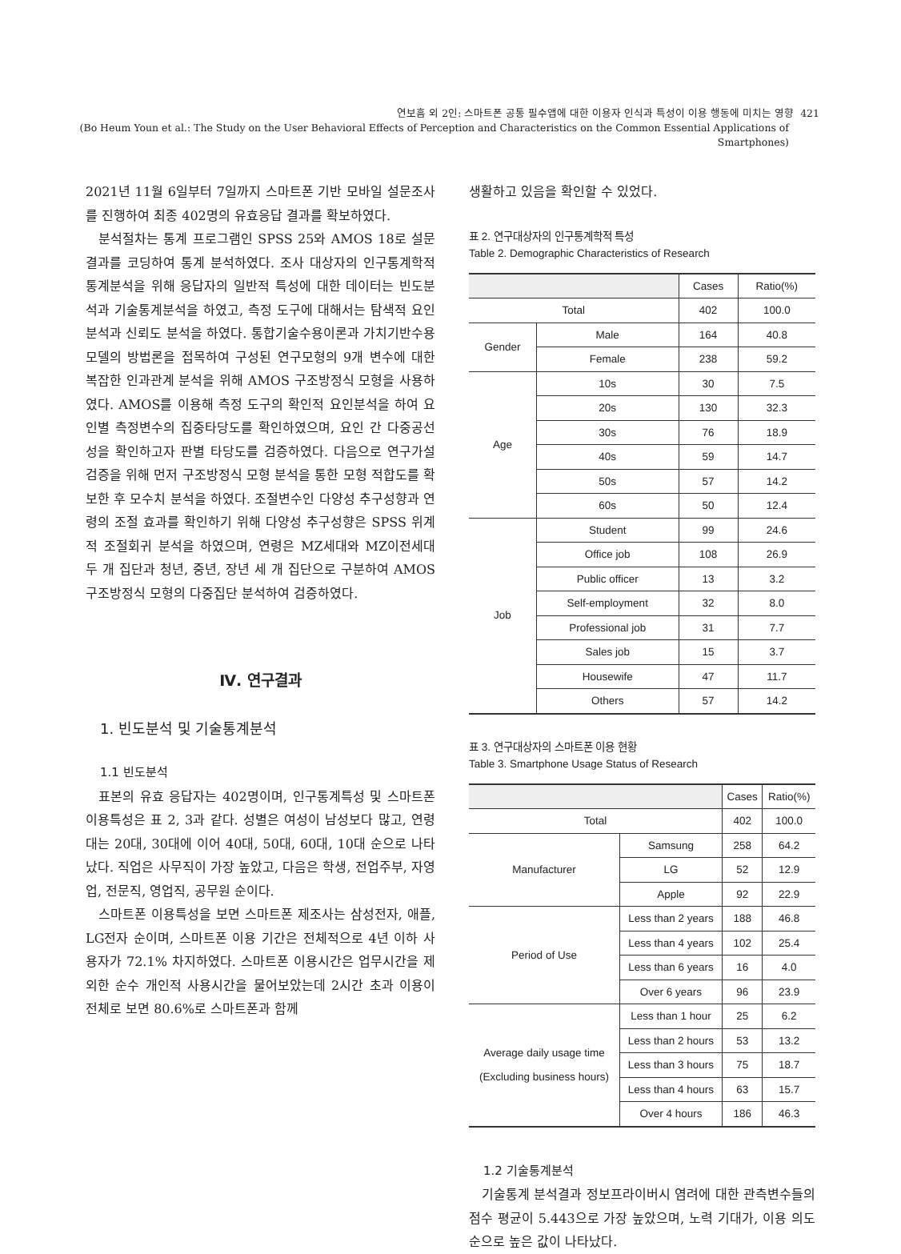연보흠 외 2인: 스마트폰 공통 필수앱에 대한 이용자 인식과 특성이 이용 행동에 미치는 영향 421
(Bo Heum Youn et al.: The Study on the User Behavioral Effects of Perception and Characteristics on the Common Essential Applications of
Smartphones)
2021년 11월 6일부터 7일까지 스마트폰 기반 모바일 설문조사를 진행하여 최종 402명의 유효응답 결과를 확보하였다.
분석절차는 통계 프로그램인 SPSS 25와 AMOS 18로 설문결과를 코딩하여 통계 분석하였다. 조사 대상자의 인구통계학적 통계분석을 위해 응답자의 일반적 특성에 대한 데이터는 빈도분석과 기술통계분석을 하였고, 측정 도구에 대해서는 탐색적 요인분석과 신뢰도 분석을 하였다. 통합기술수용이론과 가치기반수용모델의 방법론을 접목하여 구성된 연구모형의 9개 변수에 대한 복잡한 인과관계 분석을 위해 AMOS 구조방정식 모형을 사용하였다. AMOS를 이용해 측정 도구의 확인적 요인분석을 하여 요인별 측정변수의 집중타당도를 확인하였으며, 요인 간 다중공선성을 확인하고자 판별 타당도를 검증하였다. 다음으로 연구가설 검증을 위해 먼저 구조방정식 모형 분석을 통한 모형 적합도를 확보한 후 모수치 분석을 하였다. 조절변수인 다양성 추구성향과 연령의 조절 효과를 확인하기 위해 다양성 추구성향은 SPSS 위계적 조절회귀 분석을 하였으며, 연령은 MZ세대와 MZ이전세대 두 개 집단과 청년, 중년, 장년 세 개 집단으로 구분하여 AMOS 구조방정식 모형의 다중집단 분석하여 검증하였다.
Ⅳ. 연구결과
1. 빈도분석 및 기술통계분석
1.1 빈도분석
표본의 유효 응답자는 402명이며, 인구통계특성 및 스마트폰 이용특성은 표 2, 3과 같다. 성별은 여성이 남성보다 많고, 연령대는 20대, 30대에 이어 40대, 50대, 60대, 10대 순으로 나타났다. 직업은 사무직이 가장 높았고, 다음은 학생, 전업주부, 자영업, 전문직, 영업직, 공무원 순이다.
스마트폰 이용특성을 보면 스마트폰 제조사는 삼성전자, 애플, LG전자 순이며, 스마트폰 이용 기간은 전체적으로 4년 이하 사용자가 72.1% 차지하였다. 스마트폰 이용시간은 업무시간을 제외한 순수 개인적 사용시간을 물어보았는데 2시간 초과 이용이 전체로 보면 80.6%로 스마트폰과 함께
생활하고 있음을 확인할 수 있었다.
표 2. 연구대상자의 인구통계학적 특성
Table 2. Demographic Characteristics of Research
| | | Cases | Ratio(%) |
| --- | --- | --- | --- |
| Total | | 402 | 100.0 |
| Gender | Male | 164 | 40.8 |
| | Female | 238 | 59.2 |
| Age | 10s | 30 | 7.5 |
| | 20s | 130 | 32.3 |
| | 30s | 76 | 18.9 |
| | 40s | 59 | 14.7 |
| | 50s | 57 | 14.2 |
| | 60s | 50 | 12.4 |
| Job | Student | 99 | 24.6 |
| | Office job | 108 | 26.9 |
| | Public officer | 13 | 3.2 |
| | Self-employment | 32 | 8.0 |
| | Professional job | 31 | 7.7 |
| | Sales job | 15 | 3.7 |
| | Housewife | 47 | 11.7 |
| | Others | 57 | 14.2 |
표 3. 연구대상자의 스마트폰 이용 현황
Table 3. Smartphone Usage Status of Research
| | | Cases | Ratio(%) |
| --- | --- | --- | --- |
| Total | | 402 | 100.0 |
| Manufacturer | Samsung | 258 | 64.2 |
| | LG | 52 | 12.9 |
| | Apple | 92 | 22.9 |
| Period of Use | Less than 2 years | 188 | 46.8 |
| | Less than 4 years | 102 | 25.4 |
| | Less than 6 years | 16 | 4.0 |
| | Over 6 years | 96 | 23.9 |
| Average daily usage time (Excluding business hours) | Less than 1 hour | 25 | 6.2 |
| | Less than 2 hours | 53 | 13.2 |
| | Less than 3 hours | 75 | 18.7 |
| | Less than 4 hours | 63 | 15.7 |
| | Over 4 hours | 186 | 46.3 |
1.2 기술통계분석
기술통계 분석결과 정보프라이버시 염려에 대한 관측변수들의 점수 평균이 5.443으로 가장 높았으며, 노력 기대가, 이용 의도 순으로 높은 값이 나타났다.